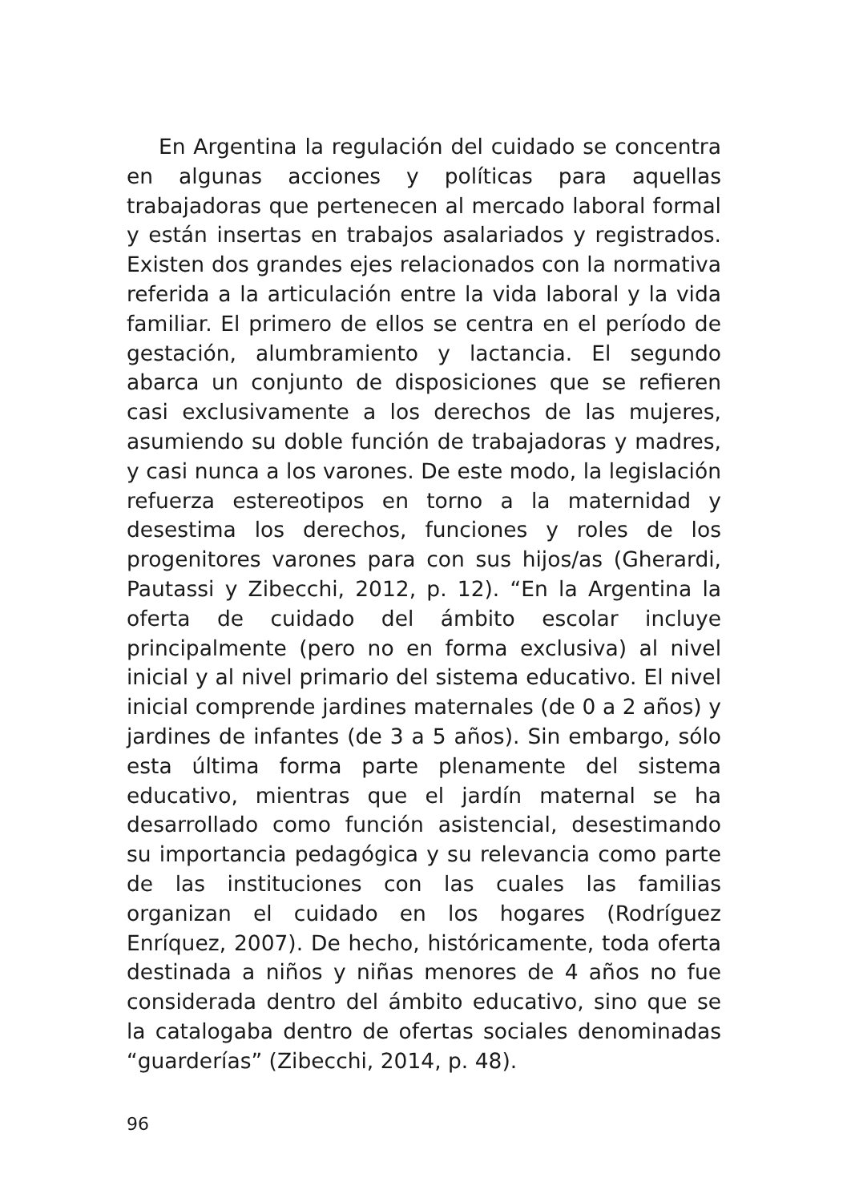En Argentina la regulación del cuidado se concentra en algunas acciones y políticas para aquellas trabajadoras que pertenecen al mercado laboral formal y están insertas en trabajos asalariados y registrados. Existen dos grandes ejes relacionados con la normativa referida a la articulación entre la vida laboral y la vida familiar. El primero de ellos se centra en el período de gestación, alumbramiento y lactancia. El segundo abarca un conjunto de disposiciones que se refieren casi exclusivamente a los derechos de las mujeres, asumiendo su doble función de trabajadoras y madres, y casi nunca a los varones. De este modo, la legislación refuerza estereotipos en torno a la maternidad y desestima los derechos, funciones y roles de los progenitores varones para con sus hijos/as (Gherardi, Pautassi y Zibecchi, 2012, p. 12). “En la Argentina la oferta de cuidado del ámbito escolar incluye principalmente (pero no en forma exclusiva) al nivel inicial y al nivel primario del sistema educativo. El nivel inicial comprende jardines maternales (de 0 a 2 años) y jardines de infantes (de 3 a 5 años). Sin embargo, sólo esta última forma parte plenamente del sistema educativo, mientras que el jardín maternal se ha desarrollado como función asistencial, desestimando su importancia pedagógica y su relevancia como parte de las instituciones con las cuales las familias organizan el cuidado en los hogares (Rodríguez Enríquez, 2007). De hecho, históricamente, toda oferta destinada a niños y niñas menores de 4 años no fue considerada dentro del ámbito educativo, sino que se la catalogaba dentro de ofertas sociales denominadas “guarderías” (Zibecchi, 2014, p. 48).
96